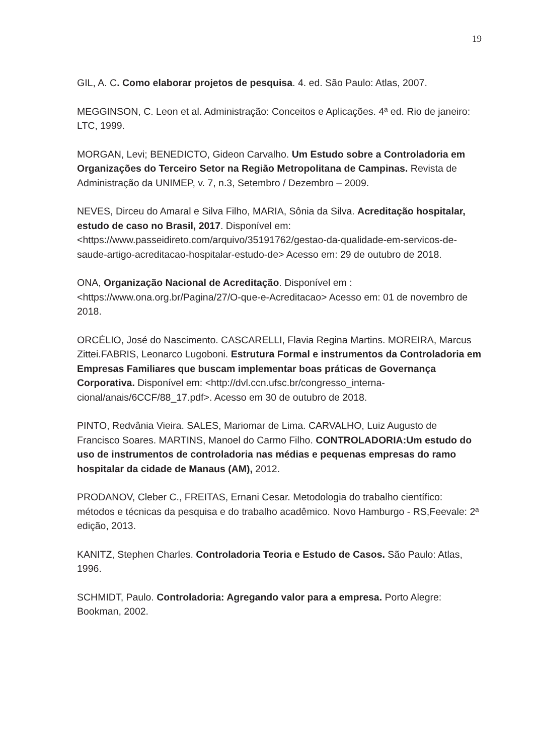19
GIL, A. C. Como elaborar projetos de pesquisa. 4. ed. São Paulo: Atlas, 2007.
MEGGINSON, C. Leon et al. Administração: Conceitos e Aplicações. 4ª ed. Rio de janeiro: LTC, 1999.
MORGAN, Levi; BENEDICTO, Gideon Carvalho. Um Estudo sobre a Controladoria em Organizações do Terceiro Setor na Região Metropolitana de Campinas. Revista de Administração da UNIMEP, v. 7, n.3, Setembro / Dezembro – 2009.
NEVES, Dirceu do Amaral e Silva Filho, MARIA, Sônia da Silva. Acreditação hospitalar, estudo de caso no Brasil, 2017. Disponível em: <https://www.passeidireto.com/arquivo/35191762/gestao-da-qualidade-em-servicos-de-saude-artigo-acreditacao-hospitalar-estudo-de> Acesso em: 29 de outubro de 2018.
ONA, Organização Nacional de Acreditação. Disponível em : <https://www.ona.org.br/Pagina/27/O-que-e-Acreditacao> Acesso em: 01 de novembro de 2018.
ORCÉLIO, José do Nascimento. CASCARELLI, Flavia Regina Martins. MOREIRA, Marcus Zittei.FABRIS, Leonarco Lugoboni. Estrutura Formal e instrumentos da Controladoria em Empresas Familiares que buscam implementar boas práticas de Governança Corporativa. Disponível em: <http://dvl.ccn.ufsc.br/congresso_interna-cional/anais/6CCF/88_17.pdf>. Acesso em 30 de outubro de 2018.
PINTO, Redvânia Vieira. SALES, Mariomar de Lima. CARVALHO, Luiz Augusto de Francisco Soares. MARTINS, Manoel do Carmo Filho. CONTROLADORIA:Um estudo do uso de instrumentos de controladoria nas médias e pequenas empresas do ramo hospitalar da cidade de Manaus (AM), 2012.
PRODANOV, Cleber C., FREITAS, Ernani Cesar. Metodologia do trabalho científico: métodos e técnicas da pesquisa e do trabalho acadêmico. Novo Hamburgo - RS,Feevale: 2ª edição, 2013.
KANITZ, Stephen Charles. Controladoria Teoria e Estudo de Casos. São Paulo: Atlas, 1996.
SCHMIDT, Paulo. Controladoria: Agregando valor para a empresa. Porto Alegre: Bookman, 2002.